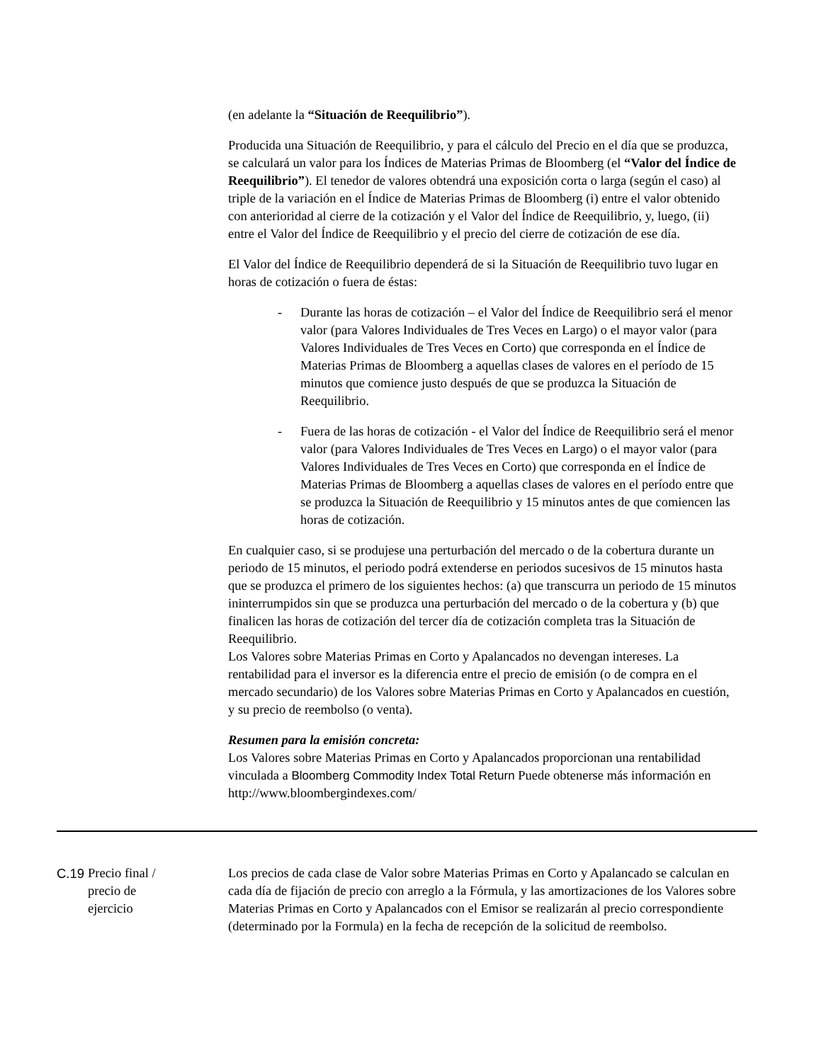(en adelante la “Situación de Reequilibrio”).
Producida una Situación de Reequilibrio, y para el cálculo del Precio en el día que se produzca, se calculará un valor para los Índices de Materias Primas de Bloomberg (el “Valor del Índice de Reequilibrio”). El tenedor de valores obtendrá una exposición corta o larga (según el caso) al triple de la variación en el Índice de Materias Primas de Bloomberg (i) entre el valor obtenido con anterioridad al cierre de la cotización y el Valor del Índice de Reequilibrio, y, luego, (ii) entre el Valor del Índice de Reequilibrio y el precio del cierre de cotización de ese día.
El Valor del Índice de Reequilibrio dependerá de si la Situación de Reequilibrio tuvo lugar en horas de cotización o fuera de éstas:
- Durante las horas de cotización – el Valor del Índice de Reequilibrio será el menor valor (para Valores Individuales de Tres Veces en Largo) o el mayor valor (para Valores Individuales de Tres Veces en Corto) que corresponda en el Índice de Materias Primas de Bloomberg a aquellas clases de valores en el período de 15 minutos que comience justo después de que se produzca la Situación de Reequilibrio.
- Fuera de las horas de cotización - el Valor del Índice de Reequilibrio será el menor valor (para Valores Individuales de Tres Veces en Largo) o el mayor valor (para Valores Individuales de Tres Veces en Corto) que corresponda en el Índice de Materias Primas de Bloomberg a aquellas clases de valores en el período entre que se produzca la Situación de Reequilibrio y 15 minutos antes de que comiencen las horas de cotización.
En cualquier caso, si se produjese una perturbación del mercado o de la cobertura durante un periodo de 15 minutos, el periodo podrá extenderse en periodos sucesivos de 15 minutos hasta que se produzca el primero de los siguientes hechos: (a) que transcurra un periodo de 15 minutos ininterrumpidos sin que se produzca una perturbación del mercado o de la cobertura y (b) que finalicen las horas de cotización del tercer día de cotización completa tras la Situación de Reequilibrio.
Los Valores sobre Materias Primas en Corto y Apalancados no devengan intereses. La rentabilidad para el inversor es la diferencia entre el precio de emisión (o de compra en el mercado secundario) de los Valores sobre Materias Primas en Corto y Apalancados en cuestión, y su precio de reembolso (o venta).
Resumen para la emisión concreta:
Los Valores sobre Materias Primas en Corto y Apalancados proporcionan una rentabilidad vinculada a Bloomberg Commodity Index Total Return Puede obtenerse más información en http://www.bloombergindexes.com/
C.19
Precio final /
precio de
ejercicio
Los precios de cada clase de Valor sobre Materias Primas en Corto y Apalancado se calculan en cada día de fijación de precio con arreglo a la Fórmula, y las amortizaciones de los Valores sobre Materias Primas en Corto y Apalancados con el Emisor se realizarán al precio correspondiente (determinado por la Formula) en la fecha de recepción de la solicitud de reembolso.